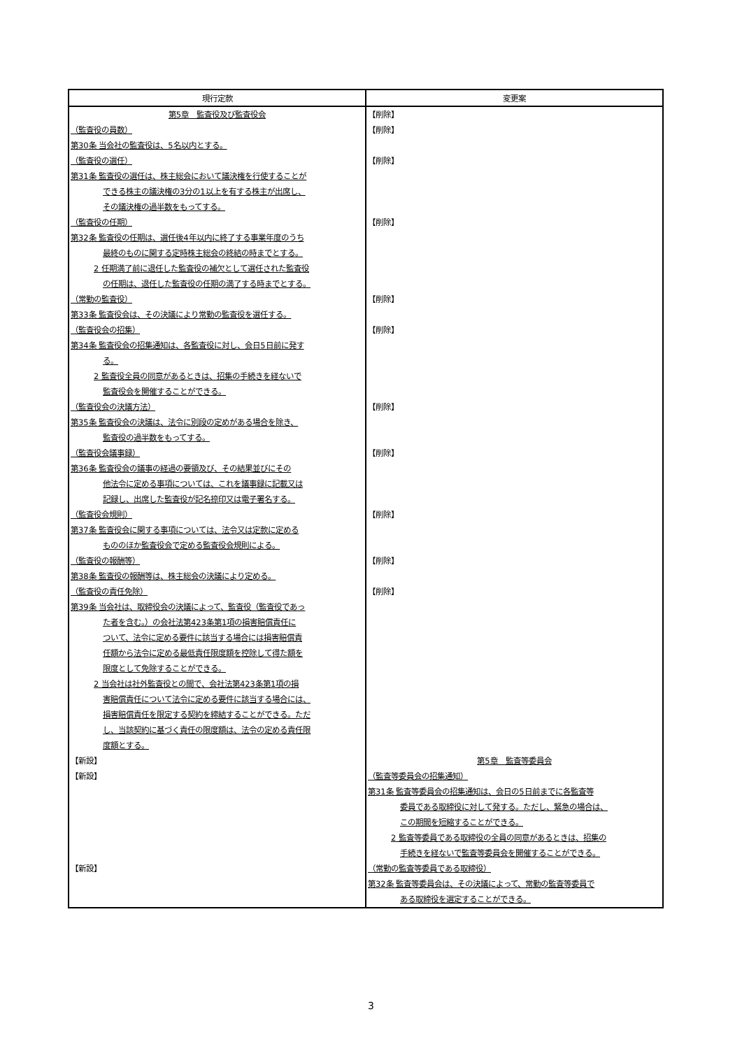| 現行定款 | 変更案 |
| --- | --- |
| 第5章 監査役及び監査役会 | 【削除】 |
| （監査役の員数） | 【削除】 |
| 第30条 当会社の監査役は、5名以内とする。 | |
| （監査役の選任） | 【削除】 |
| 第31条 監査役の選任は、株主総会において議決権を行使することが できる株主の議決権の3分の1以上を有する株主が出席し、 その議決権の過半数をもってする。 | |
| （監査役の任期） | 【削除】 |
| 第32条 監査役の任期は、選任後4年以内に終了する事業年度のうち 最終のものに関する定時株主総会の終結の時までとする。 2 任期満了前に退任した監査役の補欠として選任された監査役 の任期は、退任した監査役の任期の満了する時までとする。 | |
| （常勤の監査役） | 【削除】 |
| 第33条 監査役会は、その決議により常勤の監査役を選任する。 | |
| （監査役会の招集） | 【削除】 |
| 第34条 監査役会の招集通知は、各監査役に対し、会日5日前に発す る。 2 監査役全員の同意があるときは、招集の手続きを経ないで 監査役会を開催することができる。 | |
| （監査役会の決議方法） | 【削除】 |
| 第35条 監査役会の決議は、法令に別段の定めがある場合を除き、 監査役の過半数をもってする。 | |
| （監査役会議事録） | 【削除】 |
| 第36条 監査役会の議事の経過の要領及び、その結果並びにその 他法令に定める事項については、これを議事録に記載又は 記録し、出席した監査役が記名捺印又は電子署名する。 | |
| （監査役会規則） | 【削除】 |
| 第37条 監査役会に関する事項については、法令又は定款に定める もののほか監査役会で定める監査役会規則による。 | |
| （監査役の報酬等） | 【削除】 |
| 第38条 監査役の報酬等は、株主総会の決議により定める。 | |
| （監査役の責任免除） | 【削除】 |
| 第39条 当会社は、取締役会の決議によって、監査役（監査役であっ た者を含む。）の会社法第423条第1項の損害賠償責任に ついて、法令に定める要件に該当する場合には損害賠償責 任額から法令に定める最低責任限度額を控除して得た額を 限度として免除することができる。 2 当会社は社外監査役との間で、会社法第423条第1項の損 害賠償責任について法令に定める要件に該当する場合には、 損害賠償責任を限定する契約を締結することができる。ただ し、当該契約に基づく責任の限度額は、法令の定める責任限 度額とする。 | |
| 【新設】 | 第5章 監査等委員会 |
| 【新設】 | （監査等委員会の招集通知） 第31条 監査等委員会の招集通知は、会日の5日前までに各監査等 委員である取締役に対して発する。ただし、緊急の場合は、 この期間を短縮することができる。 2 監査等委員である取締役の全員の同意があるときは、招集の 手続きを経ないで監査等委員会を開催することができる。 |
| 【新設】 | （常勤の監査等委員である取締役） 第32条 監査等委員会は、その決議によって、常勤の監査等委員で ある取締役を選定することができる。 |
3